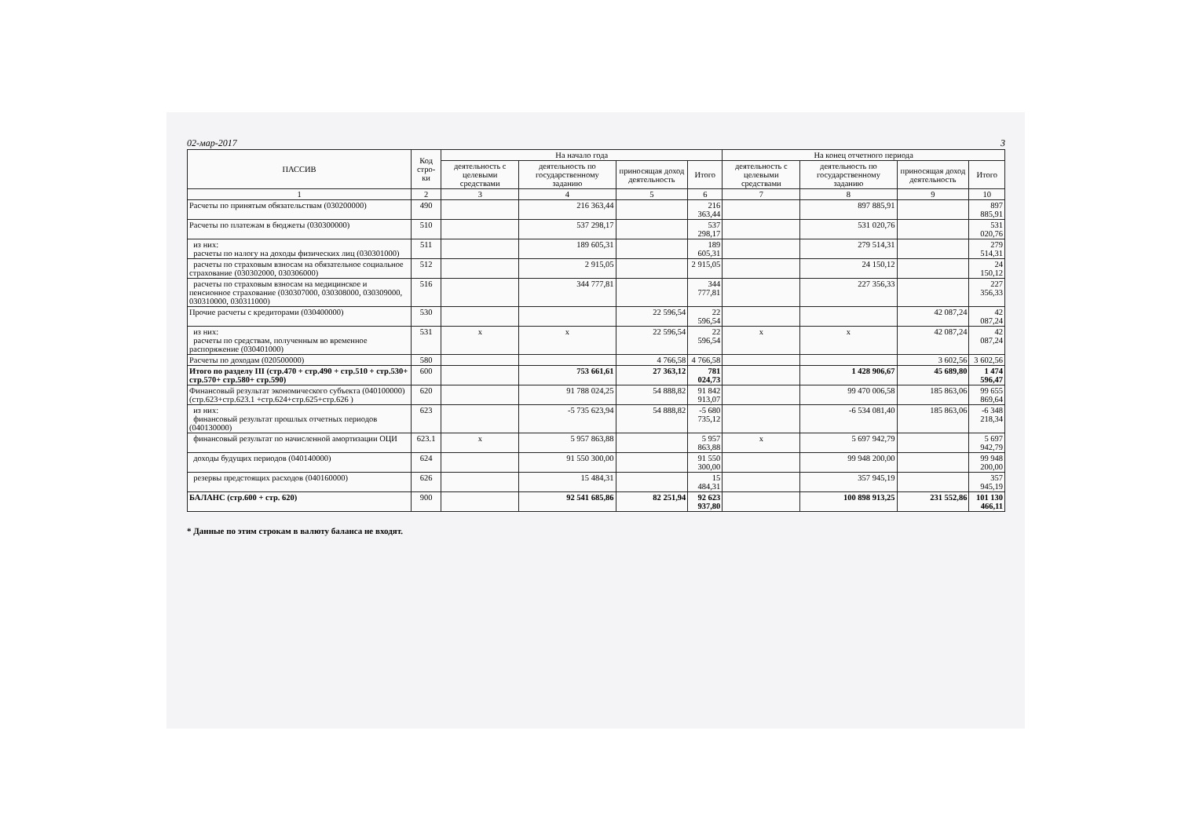02-мар-2017 3
| ПАССИВ | Код стро-ки | На начало года | | | | На конец отчетного периода | | | |
| --- | --- | --- | --- | --- | --- | --- | --- | --- | --- |
| | | деятельность с целевыми средствами | деятельность по государственному заданию | приносящая доход деятельность | Итого | деятельность с целевыми средствами | деятельность по государственному заданию | приносящая доход деятельность | Итого |
| 1 | 2 | 3 | 4 | 5 | 6 | 7 | 8 | 9 | 10 |
| Расчеты по принятым обязательствам (030200000) | 490 | | 216 363,44 | | 216 363,44 | | 897 885,91 | | 897 885,91 |
| Расчеты по платежам в бюджеты (030300000) | 510 | | 537 298,17 | | 537 298,17 | | 531 020,76 | | 531 020,76 |
| из них: расчеты по налогу на доходы физических лиц (030301000) | 511 | | 189 605,31 | | 189 605,31 | | 279 514,31 | | 279 514,31 |
| расчеты по страховым взносам на обязательное социальное страхование (030302000, 030306000) | 512 | | 2 915,05 | | 2 915,05 | | 24 150,12 | | 24 150,12 |
| расчеты по страховым взносам на медицинское и пенсионное страхование (030307000, 030308000, 030309000, 030310000, 030311000) | 516 | | 344 777,81 | | 344 777,81 | | 227 356,33 | | 227 356,33 |
| Прочие расчеты с кредиторами (030400000) | 530 | | | 22 596,54 | 22 596,54 | | | 42 087,24 | 42 087,24 |
| из них: расчеты по средствам, полученным во временное распоряжение (030401000) | 531 | x | x | 22 596,54 | 22 596,54 | x | x | 42 087,24 | 42 087,24 |
| Расчеты по доходам (020500000) | 580 | | | 4 766,58 | 4 766,58 | | | 3 602,56 | 3 602,56 |
| Итого по разделу III (стр.470 + стр.490 + стр.510 + стр.530+ стр.570+ стр.580+ стр.590) | 600 | | 753 661,61 | 27 363,12 | 781 024,73 | | 1 428 906,67 | 45 689,80 | 1 474 596,47 |
| Финансовый результат экономического субъекта (040100000) (стр.623+стр.623.1 +стр.624+стр.625+стр.626 ) | 620 | | 91 788 024,25 | 54 888,82 | 91 842 913,07 | | 99 470 006,58 | 185 863,06 | 99 655 869,64 |
| из них: финансовый результат прошлых отчетных периодов (040130000) | 623 | | -5 735 623,94 | 54 888,82 | -5 680 735,12 | | -6 534 081,40 | 185 863,06 | -6 348 218,34 |
| финансовый результат по начисленной амортизации ОЦИ | 623.1 | x | 5 957 863,88 | | 5 957 863,88 | x | 5 697 942,79 | | 5 697 942,79 |
| доходы будущих периодов (040140000) | 624 | | 91 550 300,00 | | 91 550 300,00 | | 99 948 200,00 | | 99 948 200,00 |
| резервы предстоящих расходов (040160000) | 626 | | 15 484,31 | | 15 484,31 | | 357 945,19 | | 357 945,19 |
| БАЛАНС (стр.600 + стр. 620) | 900 | | 92 541 685,86 | 82 251,94 | 92 623 937,80 | | 100 898 913,25 | 231 552,86 | 101 130 466,11 |
* Данные по этим строкам в валюту баланса не входят.